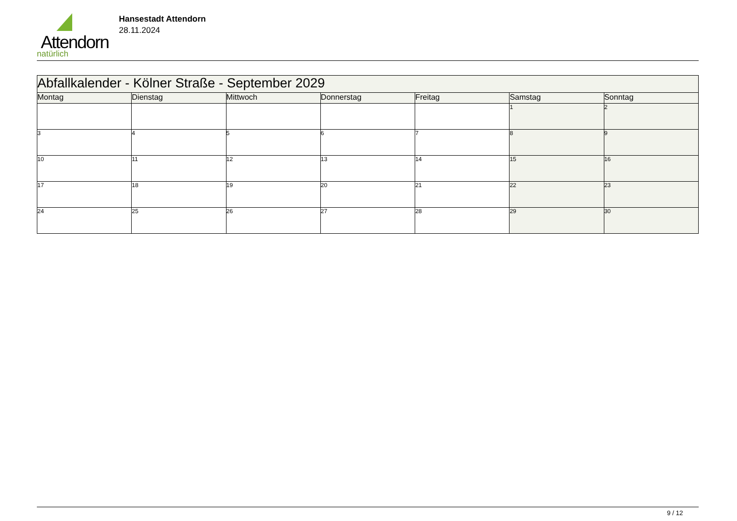Attendorn
natürlich
Hansestadt Attendorn
28.11.2024
| Abfallkalender - Kölner Straße - September 2029 | | | | | | |
| Montag | Dienstag | Mittwoch | Donnerstag | Freitag | Samstag | Sonntag |
| | | | | | 1 | 2 |
| 3 | 4 | 5 | 6 | 7 | 8 | 9 |
| 10 | 11 | 12 | 13 | 14 | 15 | 16 |
| 17 | 18 | 19 | 20 | 21 | 22 | 23 |
| 24 | 25 | 26 | 27 | 28 | 29 | 30 |
9 / 12